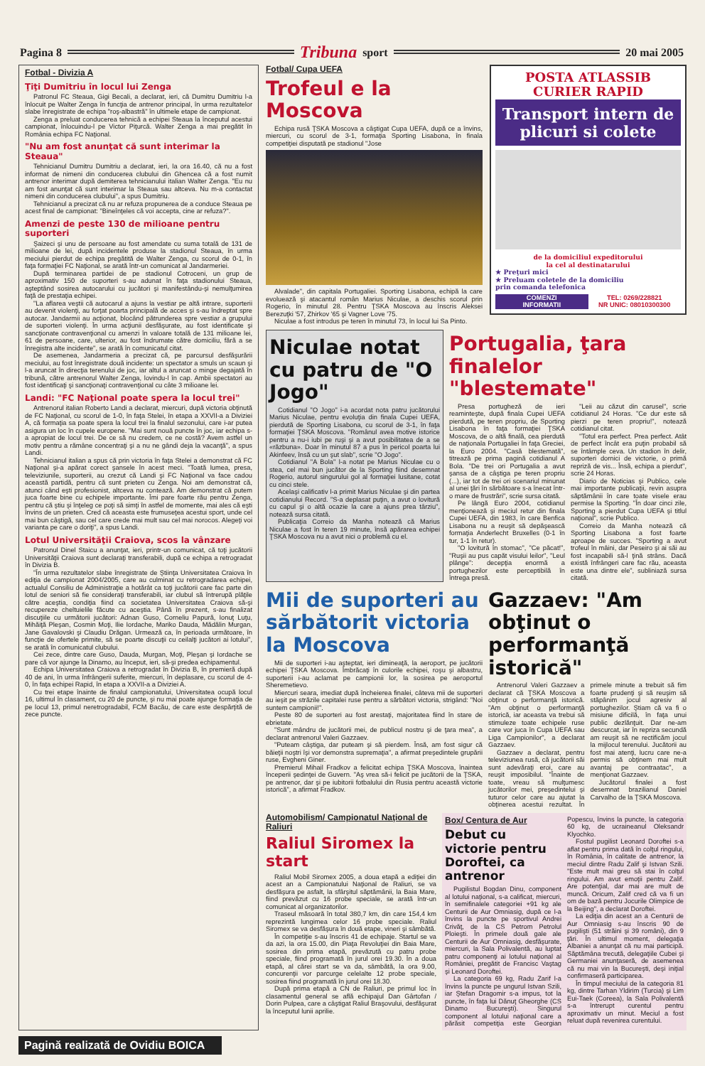Pagina 8 Tribuna sport 20 mai 2005
Fotbal - Divizia A
Ţiţi Dumitriu în locul lui Zenga
Patronul FC Steaua, Gigi Becali, a declarat, ieri, că Dumitru Dumitriu l-a înlocuit pe Walter Zenga în funcţia de antrenor principal, în urma rezultatelor slabe înregistrate de echipa "roş-albastră" în ultimele etape de campionat.
Zenga a preluat conducerea tehnică a echipei Steaua la începutul acestui campionat, înlocuindu-l pe Victor Piţurcă. Walter Zenga a mai pregătit în România echipa FC Naţional.
"Nu am fost anunţat că sunt interimar la Steaua"
Tehnicianul Dumitru Dumitriu a declarat, ieri, la ora 16.40, că nu a fost informat de nimeni din conducerea clubului din Ghencea că a fost numit antrenor interimar după demiterea tehnicianului italian Walter Zenga. "Eu nu am fost anunţat că sunt interimar la Steaua sau altceva. Nu m-a contactat nimeni din conducerea clubului", a spus Dumitriu.
Tehnicianul a precizat că nu ar refuza propunerea de a conduce Steaua pe acest final de campionat: "Bineînţeles că voi accepta, cine ar refuza?".
Amenzi de peste 130 de milioane pentru suporteri
Şaizeci şi unu de persoane au fost amendate cu suma totală de 131 de milioane de lei, după incidentele produse la stadionul Steaua, în urma meciului pierdut de echipa pregătită de Walter Zenga, cu scorul de 0-1, în faţa formaţiei FC Naţional, se arată într-un comunicat al Jandarmeriei.
După terminarea partidei de pe stadionul Cotroceni, un grup de aproximativ 150 de suporteri s-au adunat în faţa stadionului Steaua, aşteptând sosirea autocarului cu jucători şi manifestându-şi nemulţumirea faţă de prestaţia echipei.
"La aflarea veştii că autocarul a ajuns la vestiar pe altă intrare, suporterii au devenit violenţi, au forţat poarta principală de acces şi s-au îndreptat spre autocar. Jandarmii au acţionat, blocând pătrunderea spre vestiar a grupului de suporteri violenţi. În urma acţiunii desfăşurate, au fost identificate şi sancţionate contravenţional cu amenzi în valoare totală de 131 milioane lei, 61 de persoane, care, ulterior, au fost îndrumate către domiciliu, fără a se înregistra alte incidente", se arată în comunicatul citat.
De asemenea, Jandarmeria a precizat că, pe parcursul desfăşurării meciului, au fost înregistrate două incidente: un spectator a smuls un scaun şi l-a aruncat în direcţia terenului de joc, iar altul a aruncat o minge degajată în tribună, către antrenorul Walter Zenga, lovindu-l în cap. Ambii spectatori au fost identificaţi şi sancţionaţi contravenţional cu câte 3 milioane lei.
Landi: "FC Naţional poate spera la locul trei"
Antrenorul italian Roberto Landi a declarat, miercuri, după victoria obţinută de FC Naţional, cu scorul de 1-0, în faţa Stelei, în etapa a XXVII-a a Diviziei A, că formaţia sa poate spera la locul trei la finalul sezonului, care i-ar putea asigura un loc în cupele europene. "Mai sunt nouă puncte în joc, iar echipa s-a apropiat de locul trei. De ce să nu credem, ce ne costă? Avem astfel un motiv pentru a rămâne concentraţi şi a nu ne gândi deja la vacanţă", a spus Landi.
Tehnicianul italian a spus că prin victoria în faţa Stelei a demonstrat că FC Naţional şi-a apărat corect şansele în acest meci. "Toată lumea, presa, televiziunile, suporterii, au crezut că Landi şi FC Naţional va face cadou această partidă, pentru că sunt prieten cu Zenga. Noi am demonstrat că, atunci când eşti profesionist, altceva nu contează. Am demonstrat că putem juca foarte bine cu echipele importante. Îmi pare foarte rău pentru Zenga, pentru că ştiu şi înţeleg ce poţi să simţi în astfel de momente, mai ales că eşti învins de un prieten. Cred că aceasta este frumuseţea acestui sport, unde cel mai bun câştigă, sau cel care crede mai mult sau cel mai norocos. Alegeţi voi varianta pe care o doriţi", a spus Landi.
Lotul Universităţii Craiova, scos la vânzare
Patronul Dinel Staicu a anunţat, ieri, printr-un comunicat, că toţi jucătorii Universităţii Craiova sunt declaraţi transferabili, după ce echipa a retrogradat în Divizia B.
"În urma rezultatelor slabe înregistrate de Ştiinţa Universitatea Craiova în ediţia de campionat 2004/2005, care au culminat cu retrogradarea echipei, actualul Consiliu de Administraţie a hotărât ca toţi jucătorii care fac parte din lotul de seniori să fie consideraţi transferabili, iar clubul să întrerupă plăţile către aceştia, condiţia fiind ca societatea Universitatea Craiova să-şi recupereze cheltuielile făcute cu aceştia. Până în prezent, s-au finalizat discuţiile cu următorii jucători: Adnan Guso, Corneliu Papură, Ionuţ Luţu, Mihăiţă Pleşan, Cosmin Moţi, Ilie Iordache, Mariko Dauda, Mădălin Murgan, Jane Gavalovski şi Claudiu Drăgan. Urmează ca, în perioada următoare, în funcţie de ofertele primite, să se poarte discuţii cu ceilalţi jucători ai lotului", se arată în comunicatul clubului.
Cei zece, dintre care Guso, Dauda, Murgan, Moţi, Pleşan şi Iordache se pare că vor ajunge la Dinamo, au început, ieri, să-şi predea echipamentul.
Echipa Universitatea Craiova a retrogradat în Divizia B, în premieră după 40 de ani, în urma înfrângerii suferite, miercuri, în deplasare, cu scorul de 4-0, în faţa echipei Rapid, în etapa a XXVII-a a Diviziei A.
Cu trei etape înainte de finalul campionatului, Universitatea ocupă locul 16, ultimul în clasament, cu 20 de puncte, şi nu mai poate ajunge formaţia de pe locul 13, primul neretrogradabil, FCM Bacău, de care este despărţită de zece puncte.
Fotbal/ Cupa UEFA
Trofeul e la Moscova
Echipa rusă ŢSKA Moscova a câştigat Cupa UEFA, după ce a învins, miercuri, cu scorul de 3-1, formaţia Sporting Lisabona, în finala competiţiei disputată pe stadionul "Jose
Alvalade", din capitala Portugaliei. Sporting Lisabona, echipă la care evoluează şi atacantul român Marius Niculae, a deschis scorul prin Rogerio, în minutul 28. Pentru ŢSKA Moscova au înscris Aleksei Berezuţki '57, Zhirkov '65 şi Vagner Love '75.
Niculae a fost introdus pe teren în minutul 73, în locul lui Sa Pinto.
POSTA ATLASSIB
CURIER RAPID
Transport intern de plicuri si colete
de la domiciliul expeditorului
la cel al destinatarului
★ Preţuri mici
★ Preluam coletele de la domiciliu
prin comanda telefonica
COMENZI
INFORMATII
TEL: 0269/228821
NR UNIC: 08010300300
Niculae notat cu patru de "O Jogo"
Cotidianul "O Jogo" i-a acordat nota patru jucătorului Marius Niculae, pentru evoluţia din finala Cupei UEFA, pierdută de Sporting Lisabona, cu scorul de 3-1, în faţa formaţiei ŢSKA Moscova. "Românul avea motive istorice pentru a nu-i iubi pe ruşi şi a avut posibilitatea de a se «răzbuna». Doar în minutul 87 a pus în pericol poarta lui Akinfeev, însă cu un şut slab", scrie "O Jogo".
Cotidianul "A Bola" l-a notat pe Marius Niculae cu o stea, cel mai bun jucător de la Sporting fiind desemnat Rogerio, autorul singurului gol al formaţiei lusitane, cotat cu cinci stele.
Acelaşi calificativ l-a primit Marius Niculae şi din partea cotidianului Record. "S-a deplasat puţin, a avut o lovitură cu capul şi o altă ocazie la care a ajuns prea târziu", notează sursa citată.
Publicaţia Correio da Manha notează că Marius Niculae a fost în teren 19 minute, însă apărarea echipei ŢSKA Moscova nu a avut nici o problemă cu el.
Portugalia, ţara finalelor "blestemate"
Presa portugheză de ieri reaminteşte, după finala Cupei UEFA pierdută, pe teren propriu, de Sporting Lisabona în faţa formaţiei ŢSKA Moscova, de o altă finală, cea pierdută de naţionala Portugaliei în faţa Greciei, la Euro 2004. "Casă blestemată", titrează pe prima pagină cotidianul A Bola. "De trei ori Portugalia a avut şansa de a câştiga pe teren propriu (...), iar tot de trei ori scenariul minunat al unei ţări în sărbătoare s-a înecat într-o mare de frustrări", scrie sursa citată.
Pe lângă Euro 2004, cotidianul menţionează şi meciul retur din finala Cupei UEFA, din 1983, în care Benfica Lisabona nu a reuşit să depăşească formaţia Anderlecht Bruxelles (0-1 în tur, 1-1 în retur).
"O lovitură în stomac", "Ce păcat!", "Ruşii au pus capăt visului leilor", "Leul plânge": decepţia enormă a portughezilor este perceptibilă în întrega presă.
"Leii au căzut din carusel", scrie cotidianul 24 Horas. "Ce dur este să pierzi pe teren propriu!", notează cotidianul citat.
"Totul era perfect. Prea perfect. Atât de perfect încât era puţin probabil să se întâmple ceva. Un stadion în delir, suporteri dornici de victorie, o primă repriză de vis... Însă, echipa a pierdut", scrie 24 Horas.
Diario de Noticias şi Publico, cele mai importante publicaţii, revin asupra săptămânii în care toate visele erau permise la Sporting. "În doar cinci zile, Sporting a pierdut Cupa UEFA şi titlul naţional", scrie Publico.
Correio da Manha notează că Sporting Lisabona a fost foarte aproape de succes. "Sporting a avut trofeul în mâini, dar Peseiro şi ai săi au fost incapabili să-l ţină strâns. Dacă există înfrângeri care fac rău, aceasta este una dintre ele", subliniază sursa citată.
Mii de suporteri au sărbătorit victoria la Moscova
Mii de suporteri i-au aşteptat, ieri dimineaţă, la aeroport, pe jucătorii echipei ŢSKA Moscova. Îmbrăcaţi în culorile echipei, roşu şi albastru, suporterii i-au aclamat pe campionii lor, la sosirea pe aeroportul Sheremetievo.
Miercuri seara, imediat după încheierea finalei, câteva mii de suporteri au ieşit pe străzile capitalei ruse pentru a sărbători victoria, strigând: "Noi suntem campionii!".
Peste 80 de suporteri au fost arestaţi, majoritatea fiind în stare de ebrietate.
"Sunt mândru de jucătorii mei, de publicul nostru şi de ţara mea", a declarat antrenorul Valeri Gazzaev.
"Puteam câştiga, dar puteam şi să pierdem. Însă, am fost sigur că băieţii noştri îşi vor demonstra supremaţia", a afirmat preşedintele grupării ruse, Evgheni Giner.
Premierul Mihail Fradkov a felicitat echipa ŢSKA Moscova, înaintea începerii şedinţei de Guvern. "Aş vrea să-i felicit pe jucătorii de la ŢSKA, pe antrenor, dar şi pe iubitorii fotbalului din Rusia pentru această victorie istorică", a afirmat Fradkov.
Gazzaev: "Am obţinut o performanţă istorică"
Antrenorul Valeri Gazzaev a declarat că ŢSKA Moscova a obţinut o performanţă istorică. "Am obţinut o performanţă istorică, iar aceasta va trebui să stimuleze toate echipele ruse care vor juca în Cupa UEFA sau Liga Campionilor", a declarat Gazzaev.
Gazzaev a declarat, pentru televiziunea rusă, că jucătorii săi sunt adevăraţi eroi, care au reuşit imposibilul. "Înainte de toate, vreau să mulţumesc jucătorilor mei, preşedintelui şi tuturor celor care au ajutat la obţinerea acestui rezultat. În primele minute a trebuit să fim foarte prudenţi şi să reuşim să stăpânim jocul agresiv al portughezilor. Ştiam că va fi o misiune dificilă, în faţa unui public dezlănţuit. Dar ne-am descurcat, iar în repriza secundă am reuşit să ne rectificăm jocul la mijlocul terenului. Jucătorii au fost mai atenţi, lucru care ne-a permis să obţinem mai mult avantaj pe contraatac", a menţionat Gazzaev.
Jucătorul finalei a fost desemnat brazilianul Daniel Carvalho de la ŢSKA Moscova.
Automobilism/ Campionatul Naţional de Raliuri
Raliul Siromex la start
Raliul Mobil Siromex 2005, a doua etapă a ediţiei din acest an a Campionatului Naţional de Raliuri, se va desfăşura pe asfalt, la sfârşitul săptămânii, la Baia Mare, fiind prevăzut cu 16 probe speciale, se arată într-un comunicat al organizatorilor.
Traseul măsoară în total 380,7 km, din care 154,4 km reprezintă lungimea celor 16 probe speciale. Raliul Siromex se va desfăşura în două etape, vineri şi sâmbătă.
În competiţie s-au înscris 41 de echipaje. Startul se va da azi, la ora 15.00, din Piaţa Revoluţiei din Baia Mare, sosirea din prima etapă, prevăzută cu patru probe speciale, fiind programată în jurul orei 19.30. În a doua etapă, al cărei start se va da, sâmbătă, la ora 9.00, concurenţii vor parcurge celelalte 12 probe speciale, sosirea fiind programată în jurul orei 18.30.
După prima etapă a CN de Raliuri, pe primul loc în clasamentul general se află echipajul Dan Gârtofan / Dorin Pulpea, care a câştigat Raliul Braşovului, desfăşurat la începutul lunii aprilie.
Box/ Centura de Aur
Debut cu victorie pentru Doroftei, ca antrenor
Pugilistul Bogdan Dinu, component al lotului naţional, s-a calificat, miercuri, în semifinalele categoriei +91 kg ale Centurii de Aur Omniasig, după ce l-a învins la puncte pe sportivul Andrei Crivăţ, de la CS Petrom Petrolul Ploieşti. În primele două gale ale Centurii de Aur Omniasig, desfăşurate, miercuri, la Sala Polivalentă, au luptat patru componenţi ai lotului naţional al României, pregătit de Francisc Vaştag şi Leonard Doroftei.
La categoria 69 kg, Radu Zarif l-a învins la puncte pe ungurul Istvan Szili, iar Ştefan Dragomir s-a impus, tot la puncte, în faţa lui Dănuţ Gheorghe (CS Dinamo Bucureşti). Singurul component al lotului naţional care a părăsit competiţia este Georgian Popescu, învins la puncte, la categoria 60 kg, de ucraineanul Oleksandr Klyochko.
Fostul pugilist Leonard Doroftei s-a aflat pentru prima dată în colţul ringului, în România, în calitate de antrenor, la meciul dintre Radu Zalif şi Istvan Szili. "Este mult mai greu să stai în colţul ringului. Am avut emoţii pentru Zalif. Are potenţial, dar mai are mult de muncă. Oricum, Zalif cred că va fi un om de bază pentru Jocurile Olimpice de la Beijing", a declarat Doroftei.
La ediţia din acest an a Centurii de Aur Omniasig s-au înscris 90 de pugilişti (51 străini şi 39 români), din 9 ţări. În ultimul moment, delegaţia Albaniei a anunţat că nu mai participă. Săptămâna trecută, delegaţiile Cubei şi Germaniei anunţaseră, de asemenea că nu mai vin la Bucureşti, deşi iniţial confirmaseră participarea.
În timpul meciului de la categoria 81 kg, dintre Tarhan Yldirim (Turcia) şi Lim Eui-Taek (Coreea), la Sala Polivalentă s-a întrerupt curentul pentru aproximativ un minut. Meciul a fost reluat după revenirea curentului.
Pagină realizată de Ovidiu BOICA